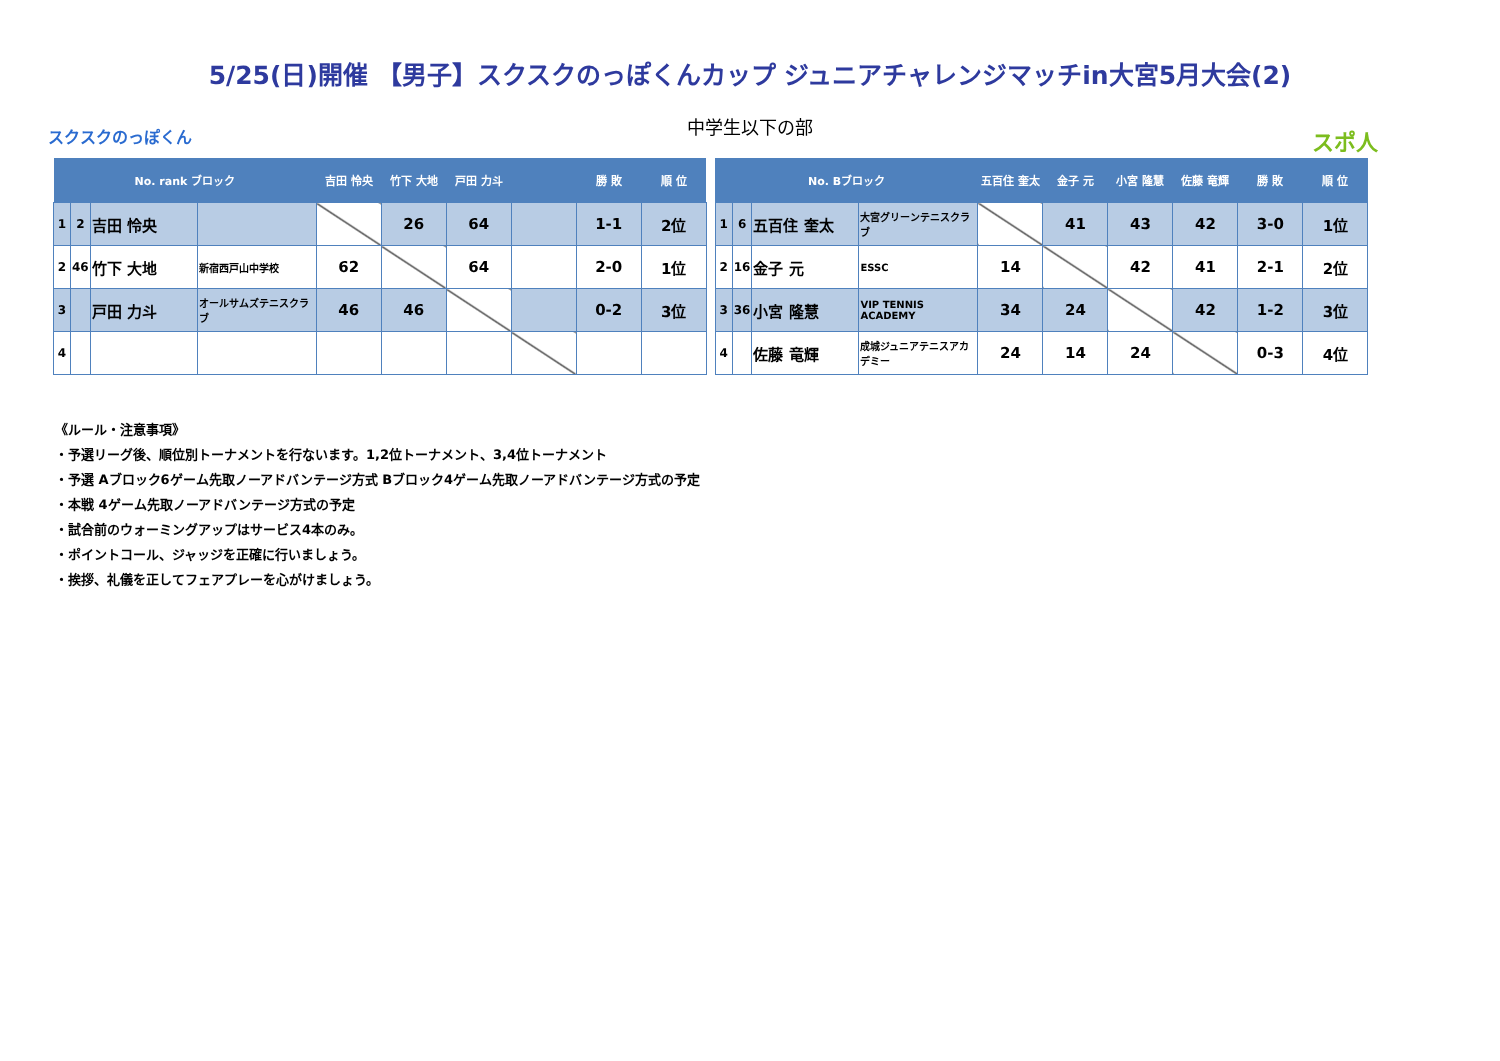5/25(日)開催 【男子】スクスクのっぽくんカップ ジュニアチャレンジマッチin大宮5月大会(2)
中学生以下の部
スクスクのっぽくん スポ人
| No. rank ブロック | | | | 吉田 怜央 | 竹下 大地 | 戸田 力斗 | | 勝 敗 | 順 位 |
| --- | --- | --- | --- | --- | --- | --- | --- | --- | --- |
| 1 | 2 | 吉田 怜央 | | | 26 | 64 | | 1-1 | 2位 |
| 2 | 46 | 竹下 大地 | 新宿西戸山中学校 | 62 | | 64 | | 2-0 | 1位 |
| 3 | | 戸田 力斗 | オールサムズテニスクラブ | 46 | 46 | | | 0-2 | 3位 |
| 4 | | | | | | | | | |
| No. Bブロック | | | | 五百住 奎太 | 金子 元 | 小宮 隆慧 | 佐藤 竜輝 | 勝 敗 | 順 位 |
| --- | --- | --- | --- | --- | --- | --- | --- | --- | --- |
| 1 | 6 | 五百住 奎太 | 大宮グリーンテニスクラブ | | 41 | 43 | 42 | 3-0 | 1位 |
| 2 | 16 | 金子 元 | ESSC | 14 | | 42 | 41 | 2-1 | 2位 |
| 3 | 36 | 小宮 隆慧 | VIP TENNIS ACADEMY | 34 | 24 | | 42 | 1-2 | 3位 |
| 4 | | 佐藤 竜輝 | 成城ジュニアテニスアカデミー | 24 | 14 | 24 | | 0-3 | 4位 |
《ルール・注意事項》
・予選リーグ後、順位別トーナメントを行ないます。1,2位トーナメント、3,4位トーナメント
・予選 Aブロック6ゲーム先取ノーアドバンテージ方式 Bブロック4ゲーム先取ノーアドバンテージ方式の予定
・本戦 4ゲーム先取ノーアドバンテージ方式の予定
・試合前のウォーミングアップはサービス4本のみ。
・ポイントコール、ジャッジを正確に行いましょう。
・挨拶、礼儀を正してフェアプレーを心がけましょう。